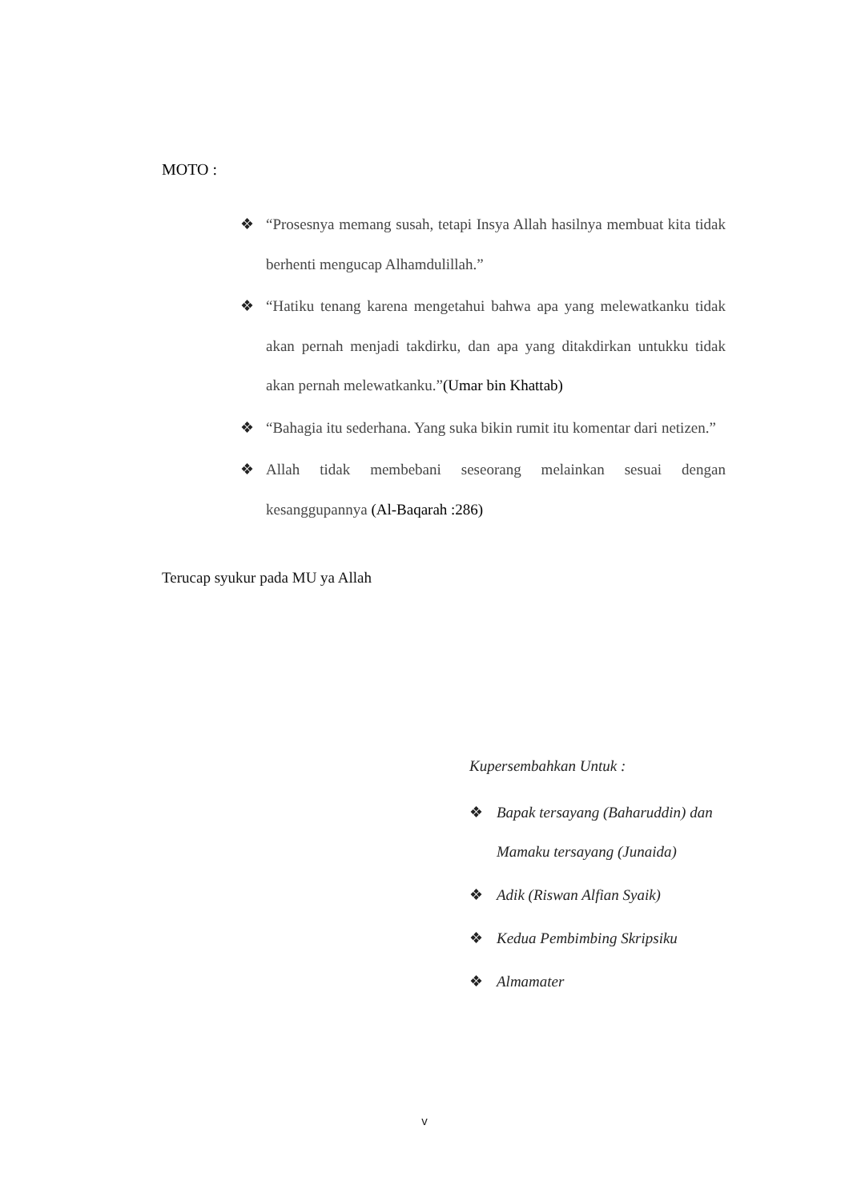MOTO :
❖ “Prosesnya memang susah, tetapi Insya Allah hasilnya membuat kita tidak berhenti mengucap Alhamdulillah.”
❖ “Hatiku tenang karena mengetahui bahwa apa yang melewatkanku tidak akan pernah menjadi takdirku, dan apa yang ditakdirkan untukku tidak akan pernah melewatkanku.”(Umar bin Khattab)
❖ “Bahagia itu sederhana. Yang suka bikin rumit itu komentar dari netizen.”
❖ Allah tidak membebani seseorang melainkan sesuai dengan kesanggupannya (Al-Baqarah :286)
Terucap syukur pada MU ya Allah
Kupersembahkan Untuk :
❖ Bapak tersayang (Baharuddin) dan Mamaku tersayang (Junaida)
❖ Adik (Riswan Alfian Syaik)
❖ Kedua Pembimbing Skripsiku
❖ Almamater
v